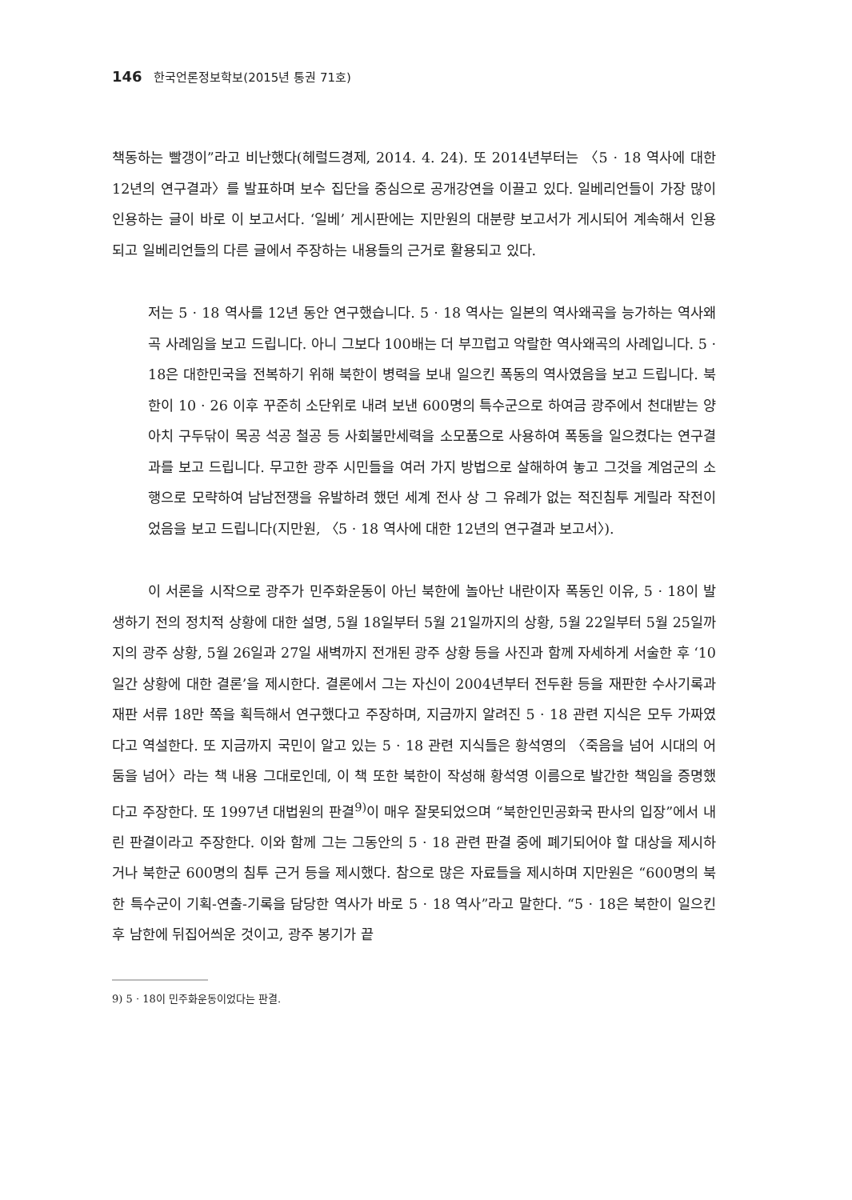146 한국언론정보학보(2015년 통권 71호)
책동하는 빨갱이”라고 비난했다(헤럴드경제, 2014. 4. 24). 또 2014년부터는 〈5 · 18 역사에 대한 12년의 연구결과〉를 발표하며 보수 집단을 중심으로 공개강연을 이끌고 있다. 일베리언들이 가장 많이 인용하는 글이 바로 이 보고서다. ‘일베’ 게시판에는 지만원의 대분량 보고서가 게시되어 계속해서 인용되고 일베리언들의 다른 글에서 주장하는 내용들의 근거로 활용되고 있다.
저는 5 · 18 역사를 12년 동안 연구했습니다. 5 · 18 역사는 일본의 역사왜곡을 능가하는 역사왜곡 사례임을 보고 드립니다. 아니 그보다 100배는 더 부끄럽고 악랄한 역사왜곡의 사례입니다. 5 · 18은 대한민국을 전복하기 위해 북한이 병력을 보내 일으킨 폭동의 역사였음을 보고 드립니다. 북한이 10 · 26 이후 꾸준히 소단위로 내려 보낸 600명의 특수군으로 하여금 광주에서 천대받는 양아치 구두닦이 목공 석공 철공 등 사회불만세력을 소모품으로 사용하여 폭동을 일으켰다는 연구결과를 보고 드립니다. 무고한 광주 시민들을 여러 가지 방법으로 살해하여 놓고 그것을 계엄군의 소행으로 모략하여 남남전쟁을 유발하려 했던 세계 전사 상 그 유례가 없는 적진침투 게릴라 작전이었음을 보고 드립니다(지만원, 〈5 · 18 역사에 대한 12년의 연구결과 보고서〉).
이 서론을 시작으로 광주가 민주화운동이 아닌 북한에 놀아난 내란이자 폭동인 이유, 5 · 18이 발생하기 전의 정치적 상황에 대한 설명, 5월 18일부터 5월 21일까지의 상황, 5월 22일부터 5월 25일까지의 광주 상황, 5월 26일과 27일 새벽까지 전개된 광주 상황 등을 사진과 함께 자세하게 서술한 후 ‘10일간 상황에 대한 결론’을 제시한다. 결론에서 그는 자신이 2004년부터 전두환 등을 재판한 수사기록과 재판 서류 18만 쪽을 획득해서 연구했다고 주장하며, 지금까지 알려진 5 · 18 관련 지식은 모두 가짜였다고 역설한다. 또 지금까지 국민이 알고 있는 5 · 18 관련 지식들은 황석영의 〈죽음을 넘어 시대의 어둠을 넘어〉라는 책 내용 그대로인데, 이 책 또한 북한이 작성해 황석영 이름으로 발간한 책임을 증명했다고 주장한다. 또 1997년 대법원의 판결<sup>9)</sup>이 매우 잘못되었으며 “북한인민공화국 판사의 입장”에서 내린 판결이라고 주장한다. 이와 함께 그는 그동안의 5 · 18 관련 판결 중에 폐기되어야 할 대상을 제시하거나 북한군 600명의 침투 근거 등을 제시했다. 참으로 많은 자료들을 제시하며 지만원은 “600명의 북한 특수군이 기획-연출-기록을 담당한 역사가 바로 5 · 18 역사”라고 말한다. “5 · 18은 북한이 일으킨 후 남한에 뒤집어씌운 것이고, 광주 봉기가 끝
9) 5 · 18이 민주화운동이었다는 판결.